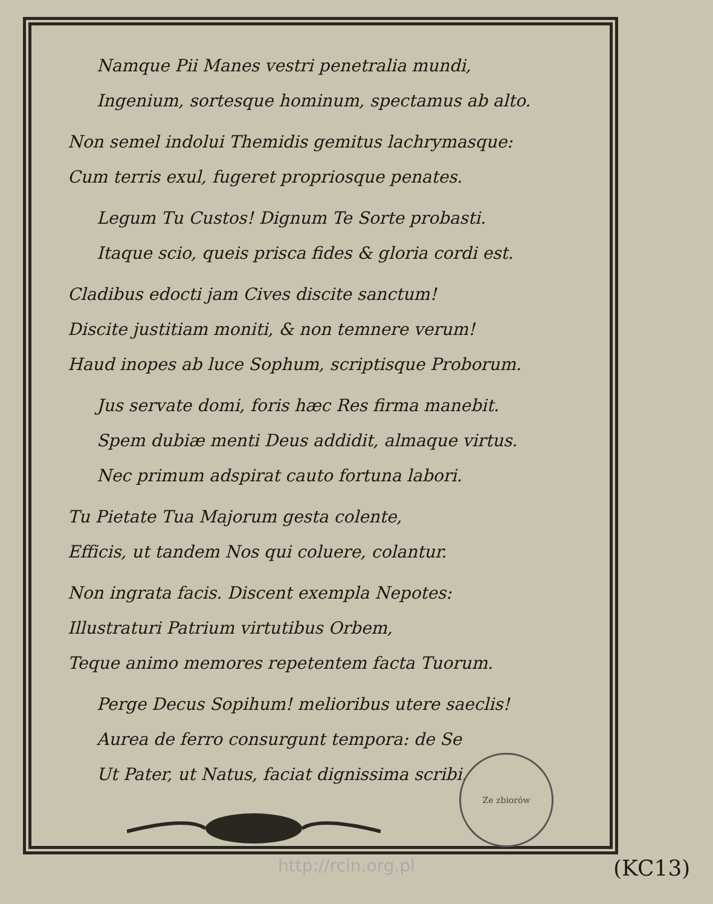Namque Pii Manes vestri penetralia mundi,
Ingenium, sortesque hominum, spectamus ab alto.
Non semel indolui Themidis gemitus lachrymasque:
Cum terris exul, fugeret propriosque penates.
Legum Tu Custos! Dignum Te Sorte probasti.
Itaque scio, queis prisca fides & gloria cordi est.
Cladibus edocti jam Cives discite sanctum!
Discite justitiam moniti, & non temnere verum!
Haud inopes ab luce Sophum, scriptisque Proborum.
Jus servate domi, foris hæc Res firma manebit.
Spem dubiæ menti Deus addidit, almaque virtus.
Nec primum adspirat cauto fortuna labori.
Tu Pietate Tua Majorum gesta colente,
Efficis, ut tandem Nos qui coluere, colantur.
Non ingrata facis. Discent exempla Nepotes:
Illustraturi Patrium virtutibus Orbem,
Teque animo memores repetentem facta Tuorum.
Perge Decus Sopihum! melioribus utere saeclis!
Aurea de ferro consurgunt tempora: de Se
Ut Pater, ut Natus, faciat dignissima scribi.
Ze zbiorów
http://rcin.org.pl (KC13)